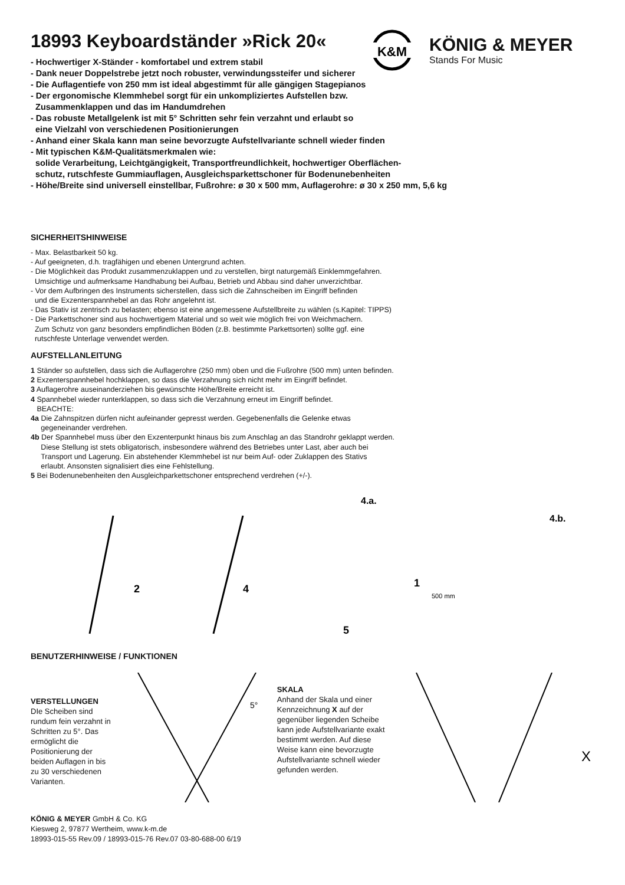K&M
KÖNIG & MEYER
Stands For Music
18993 Keyboardständer »Rick 20«
- Hochwertiger X-Ständer - komfortabel und extrem stabil
- Dank neuer Doppelstrebe jetzt noch robuster, verwindungssteifer und sicherer
- Die Auflagentiefe von 250 mm ist ideal abgestimmt für alle gängigen Stagepianos
- Der ergonomische Klemmhebel sorgt für ein unkompliziertes Aufstellen bzw.
Zusammenklappen und das im Handumdrehen
- Das robuste Metallgelenk ist mit 5° Schritten sehr fein verzahnt und erlaubt so
eine Vielzahl von verschiedenen Positionierungen
- Anhand einer Skala kann man seine bevorzugte Aufstellvariante schnell wieder finden
- Mit typischen K&M-Qualitätsmerkmalen wie:
solide Verarbeitung, Leichtgängigkeit, Transportfreundlichkeit, hochwertiger Oberflächen-
schutz, rutschfeste Gummiauflagen, Ausgleichsparkettschoner für Bodenunebenheiten
- Höhe/Breite sind universell einstellbar, Fußrohre: ø 30 x 500 mm, Auflagerohre: ø 30 x 250 mm, 5,6 kg
SICHERHEITSHINWEISE
- Max. Belastbarkeit 50 kg.
- Auf geeigneten, d.h. tragfähigen und ebenen Untergrund achten.
- Die Möglichkeit das Produkt zusammenzuklappen und zu verstellen, birgt naturgemäß Einklemmgefahren.
Umsichtige und aufmerksame Handhabung bei Aufbau, Betrieb und Abbau sind daher unverzichtbar.
- Vor dem Aufbringen des Instruments sicherstellen, dass sich die Zahnscheiben im Eingriff befinden
und die Exzenterspannhebel an das Rohr angelehnt ist.
- Das Stativ ist zentrisch zu belasten; ebenso ist eine angemessene Aufstellbreite zu wählen (s.Kapitel: TIPPS)
- Die Parkettschoner sind aus hochwertigem Material und so weit wie möglich frei von Weichmachern.
Zum Schutz von ganz besonders empfindlichen Böden (z.B. bestimmte Parkettsorten) sollte ggf. eine
rutschfeste Unterlage verwendet werden.
AUFSTELLANLEITUNG
1 Ständer so aufstellen, dass sich die Auflagerohre (250 mm) oben und die Fußrohre (500 mm) unten befinden.
2 Exzenterspannhebel hochklappen, so dass die Verzahnung sich nicht mehr im Eingriff befindet.
3 Auflagerohre auseinanderziehen bis gewünschte Höhe/Breite erreicht ist.
4 Spannhebel wieder runterklappen, so dass sich die Verzahnung erneut im Eingriff befindet.
BEACHTE:
4a Die Zahnspitzen dürfen nicht aufeinander gepresst werden. Gegebenenfalls die Gelenke etwas
gegeneinander verdrehen.
4b Der Spannhebel muss über den Exzenterpunkt hinaus bis zum Anschlag an das Standrohr geklappt werden.
Diese Stellung ist stets obligatorisch, insbesondere während des Betriebes unter Last, aber auch bei
Transport und Lagerung. Ein abstehender Klemmhebel ist nur beim Auf- oder Zuklappen des Stativs
erlaubt. Ansonsten signalisiert dies eine Fehlstellung.
5 Bei Bodenunebenheiten den Ausgleichparkettschoner entsprechend verdrehen (+/-).
4.a.
4.b.
2
4
5
1
500 mm
BENUTZERHINWEISE / FUNKTIONEN
VERSTELLUNGEN
DIe Scheiben sind rundum fein verzahnt in Schritten zu 5°. Das ermöglicht die Positionierung der beiden Auflagen in bis zu 30 verschiedenen Varianten.
5°
SKALA
Anhand der Skala und einer Kennzeichnung X auf der gegenüber liegenden Scheibe kann jede Aufstellvariante exakt bestimmt werden. Auf diese Weise kann eine bevorzugte Aufstellvariante schnell wieder gefunden werden.
X
KÖNIG & MEYER GmbH & Co. KG
Kiesweg 2, 97877 Wertheim, www.k-m.de
18993-015-55 Rev.09 / 18993-015-76 Rev.07 03-80-688-00 6/19